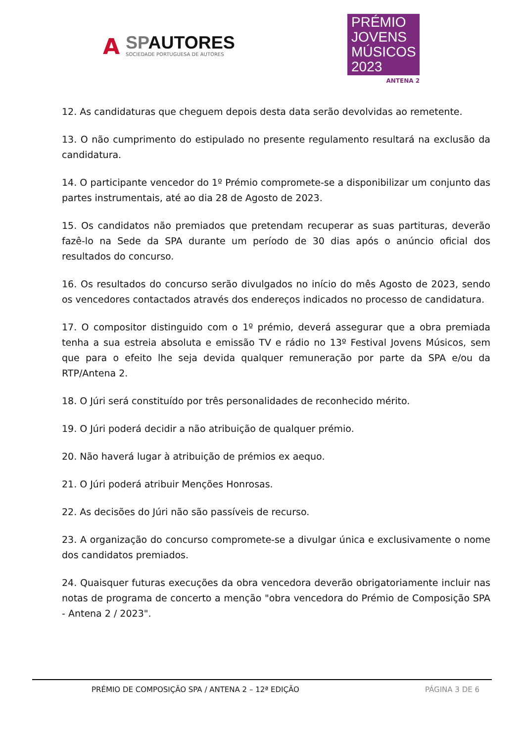A
SPAUTORES
SOCIEDADE PORTUGUESA DE AUTORES
PRÉMIO
JOVENS
MÚSICOS
2023
ANTENA 2
12. As candidaturas que cheguem depois desta data serão devolvidas ao remetente.
13. O não cumprimento do estipulado no presente regulamento resultará na exclusão da candidatura.
14. O participante vencedor do 1º Prémio compromete-se a disponibilizar um conjunto das partes instrumentais, até ao dia 28 de Agosto de 2023.
15. Os candidatos não premiados que pretendam recuperar as suas partituras, deverão fazê-lo na Sede da SPA durante um período de 30 dias após o anúncio oficial dos resultados do concurso.
16. Os resultados do concurso serão divulgados no início do mês Agosto de 2023, sendo os vencedores contactados através dos endereços indicados no processo de candidatura.
17. O compositor distinguido com o 1º prémio, deverá assegurar que a obra premiada tenha a sua estreia absoluta e emissão TV e rádio no 13º Festival Jovens Músicos, sem que para o efeito lhe seja devida qualquer remuneração por parte da SPA e/ou da RTP/Antena 2.
18. O Júri será constituído por três personalidades de reconhecido mérito.
19. O Júri poderá decidir a não atribuição de qualquer prémio.
20. Não haverá lugar à atribuição de prémios ex aequo.
21. O Júri poderá atribuir Menções Honrosas.
22. As decisões do Júri não são passíveis de recurso.
23. A organização do concurso compromete-se a divulgar única e exclusivamente o nome dos candidatos premiados.
24. Quaisquer futuras execuções da obra vencedora deverão obrigatoriamente incluir nas notas de programa de concerto a menção "obra vencedora do Prémio de Composição SPA - Antena 2 / 2023".
PRÉMIO DE COMPOSIÇÃO SPA / ANTENA 2 – 12ª EDIÇÃO PÁGINA 3 DE 6